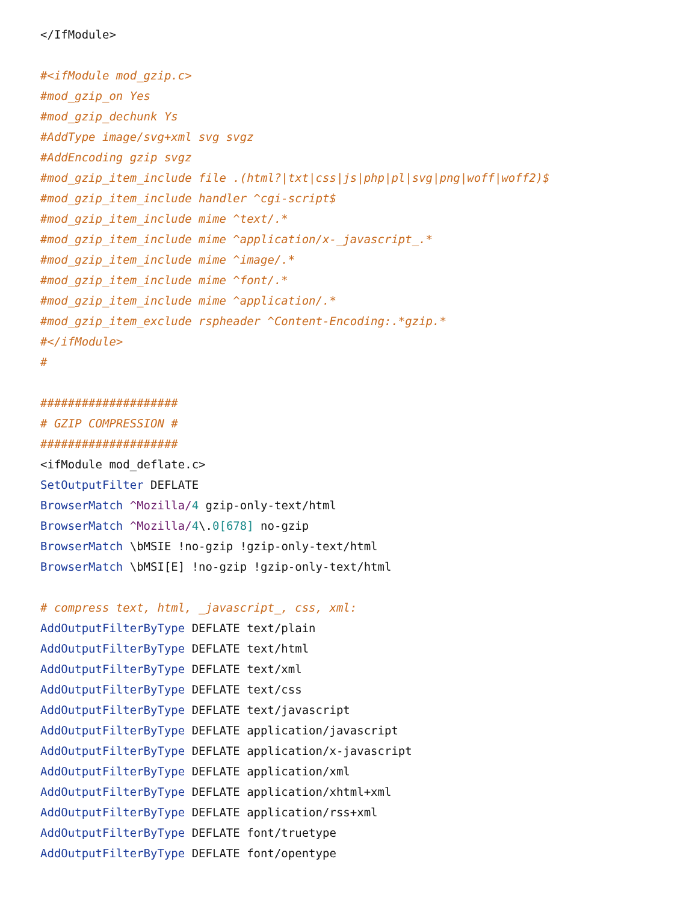</IfModule>

#<ifModule mod_gzip.c>
#mod_gzip_on Yes
#mod_gzip_dechunk Ys
#AddType image/svg+xml svg svgz
#AddEncoding gzip svgz
#mod_gzip_item_include file .(html?|txt|css|js|php|pl|svg|png|woff|woff2)$
#mod_gzip_item_include handler ^cgi-script$
#mod_gzip_item_include mime ^text/.*
#mod_gzip_item_include mime ^application/x-_javascript_.*
#mod_gzip_item_include mime ^image/.*
#mod_gzip_item_include mime ^font/.*
#mod_gzip_item_include mime ^application/.*
#mod_gzip_item_exclude rspheader ^Content-Encoding:.*gzip.*
#</ifModule>
#

####################
# GZIP COMPRESSION #
####################
<ifModule mod_deflate.c>
SetOutputFilter DEFLATE
BrowserMatch ^Mozilla/4 gzip-only-text/html
BrowserMatch ^Mozilla/4\.0[678] no-gzip
BrowserMatch \bMSIE !no-gzip !gzip-only-text/html
BrowserMatch \bMSI[E] !no-gzip !gzip-only-text/html

# compress text, html, _javascript_, css, xml:
AddOutputFilterByType DEFLATE text/plain
AddOutputFilterByType DEFLATE text/html
AddOutputFilterByType DEFLATE text/xml
AddOutputFilterByType DEFLATE text/css
AddOutputFilterByType DEFLATE text/javascript
AddOutputFilterByType DEFLATE application/javascript
AddOutputFilterByType DEFLATE application/x-javascript
AddOutputFilterByType DEFLATE application/xml
AddOutputFilterByType DEFLATE application/xhtml+xml
AddOutputFilterByType DEFLATE application/rss+xml
AddOutputFilterByType DEFLATE font/truetype
AddOutputFilterByType DEFLATE font/opentype